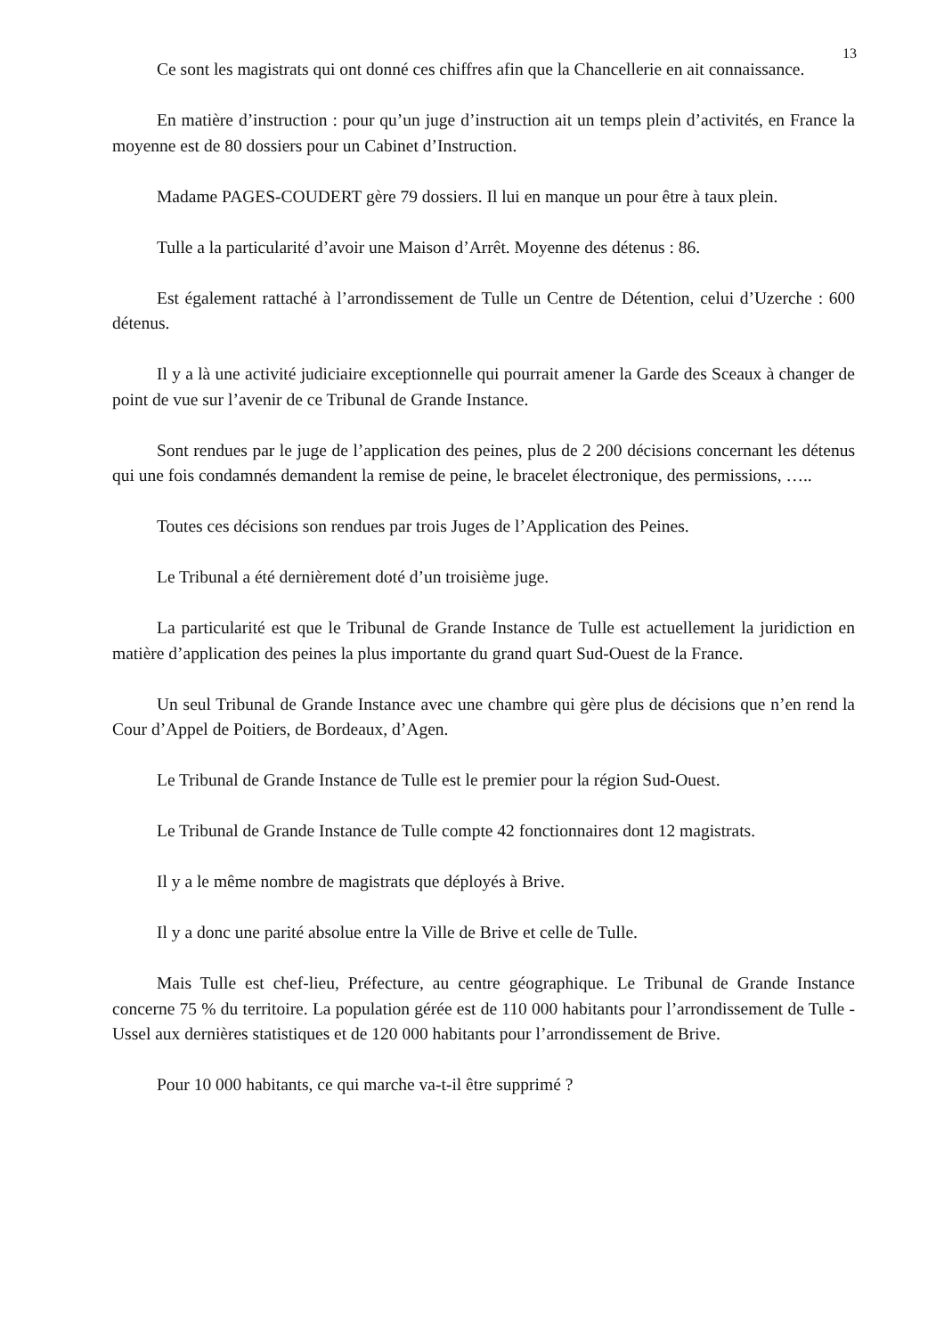13
Ce sont les magistrats qui ont donné ces chiffres afin que la Chancellerie en ait connaissance.
En matière d’instruction : pour qu’un juge d’instruction ait un temps plein d’activités, en France la moyenne est de 80 dossiers pour un Cabinet d’Instruction.
Madame PAGES-COUDERT gère 79 dossiers. Il lui en manque un pour être à taux plein.
Tulle a la particularité d’avoir une Maison d’Arrêt. Moyenne des détenus : 86.
Est également rattaché à l’arrondissement de Tulle un Centre de Détention, celui d’Uzerche : 600 détenus.
Il y a là une activité judiciaire exceptionnelle qui pourrait amener la Garde des Sceaux à changer de point de vue sur l’avenir de ce Tribunal de Grande Instance.
Sont rendues par le juge de l’application des peines, plus de 2 200 décisions concernant les détenus qui une fois condamnés demandent la remise de peine, le bracelet électronique, des permissions, …..
Toutes ces décisions son rendues par trois Juges de l’Application des Peines.
Le Tribunal a été dernièrement doté d’un troisième juge.
La particularité est que le Tribunal de Grande Instance de Tulle est actuellement la juridiction en matière d’application des peines la plus importante du grand quart Sud-Ouest de la France.
Un seul Tribunal de Grande Instance avec une chambre qui gère plus de décisions que n’en rend la Cour d’Appel de Poitiers, de Bordeaux, d’Agen.
Le Tribunal de Grande Instance de Tulle est le premier pour la région Sud-Ouest.
Le Tribunal de Grande Instance de Tulle compte 42 fonctionnaires dont 12 magistrats.
Il y a le même nombre de magistrats que déployés à Brive.
Il y a donc une parité absolue entre la Ville de Brive et celle de Tulle.
Mais Tulle est chef-lieu, Préfecture, au centre géographique. Le Tribunal de Grande Instance concerne 75 % du territoire. La population gérée est de 110 000 habitants pour l’arrondissement de Tulle - Ussel aux dernières statistiques et de 120 000 habitants pour l’arrondissement de Brive.
Pour 10 000 habitants, ce qui marche va-t-il être supprimé ?